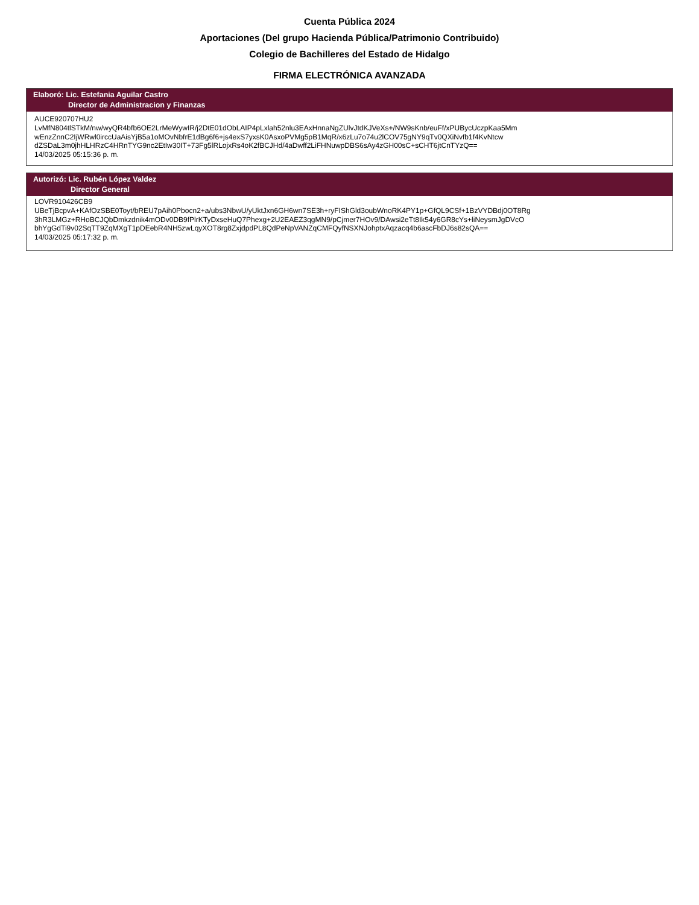Cuenta Pública 2024
Aportaciones (Del grupo Hacienda Pública/Patrimonio Contribuido)
Colegio de Bachilleres del Estado de Hidalgo
FIRMA ELECTRÓNICA AVANZADA
Elaboró: Lic. Estefania Aguilar Castro
Director de Administracion y Finanzas
AUCE920707HU2
LvMfN804tlSTkM/nw/wyQR4bfb6OE2LrMeWywIR/j2DtE01dObLAIP4pLxlah52nlu3EAxHnnaNgZUlvJtdKJVeXs+/NW9sKnb/euFf/xPUBycUczpKaa5Mm
wEnzZnnC2IjWRwl0irccUaAisYjB5a1oMOvNbfrE1dBg6f6+js4exS7yxsK0AsxoPVMg5pB1MqR/x6zLu7o74u2lCOV75gNY9qTv0QXiNvfb1f4KvNtcw
dZSDaL3m0jhHLHRzC4HRnTYG9nc2EtIw30IT+73Fg5lRLojxRs4oK2fBCJHd/4aDwff2LiFHNuwpDBS6sAy4zGH00sC+sCHT6jtCnTYzQ==
14/03/2025 05:15:36 p. m.
Autorizó: Lic. Rubén López Valdez
Director General
LOVR910426CB9
UBeTjBcpvA+KAfOzSBE0Toyt/bREU7pAih0Pbocn2+a/ubs3NbwU/yUktJxn6GH6wn7SE3h+ryFIShGld3oubWnoRK4PY1p+GfQL9CSf+1BzVYDBdj0OT8Rg
3hR3LMGz+RHoBCJQbDmkzdnik4mODv0DB9fPlrKTyDxseHuQ7Phexg+2U2EAEZ3qgMN9/pCjmer7HOv9/DAwsi2eTt8Ik54y6GR8cYs+liNeysmJgDVcO
bhYgGdTi9v02SqTT9ZqMXgT1pDEebR4NH5zwLqyXOT8rg8ZxjdpdPL8QdPeNpVANZqCMFQyfNSXNJohptxAqzacq4b6ascFbDJ6s82sQA==
14/03/2025 05:17:32 p. m.